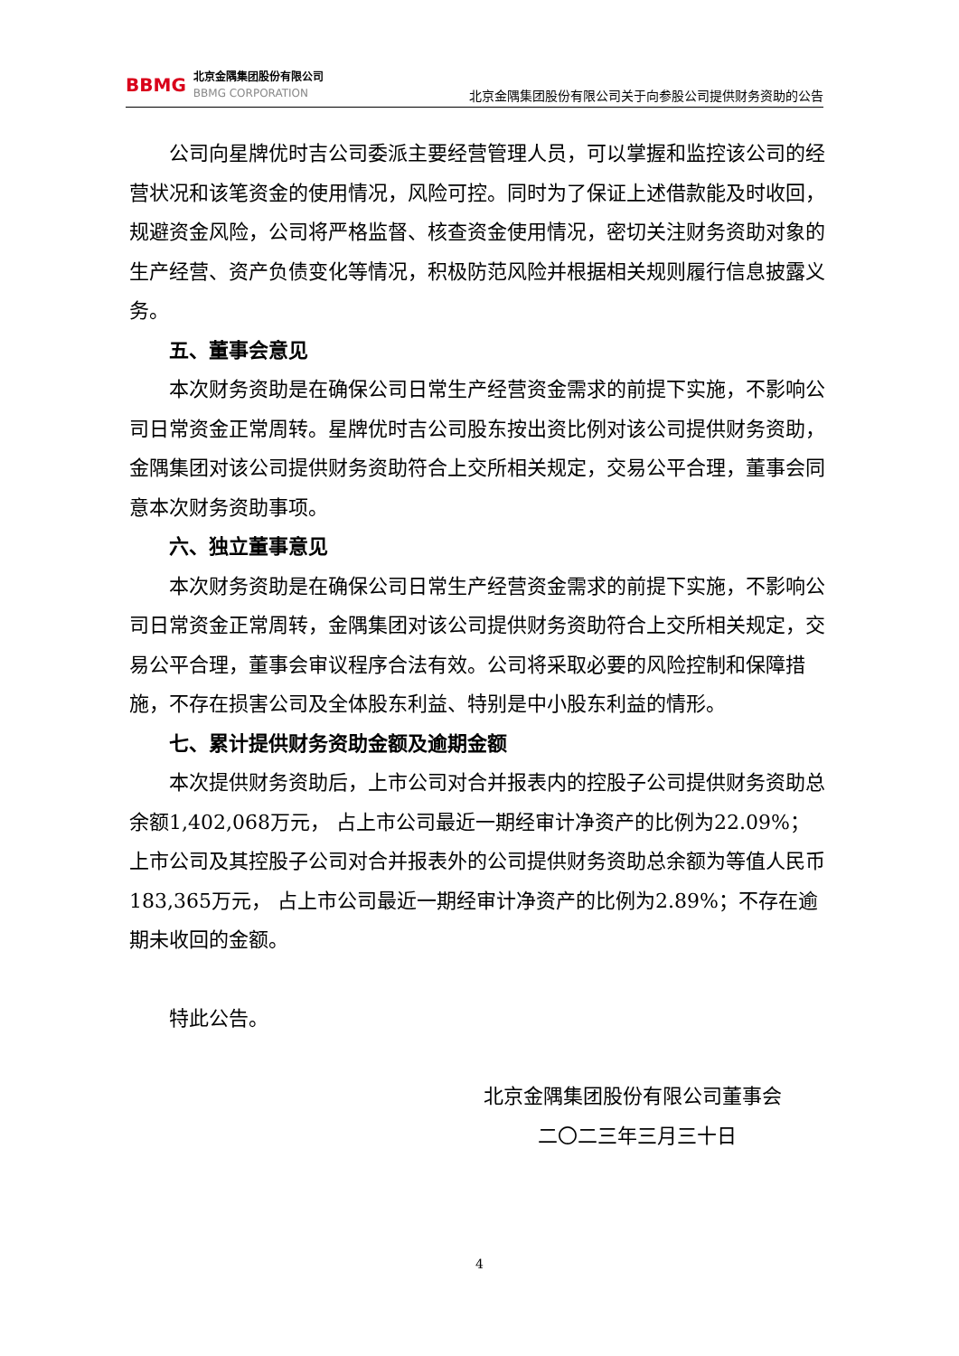BBMG
北京金隅集团股份有限公司
BBMG CORPORATION
北京金隅集团股份有限公司关于向参股公司提供财务资助的公告
公司向星牌优时吉公司委派主要经营管理人员，可以掌握和监控该公司的经营状况和该笔资金的使用情况，风险可控。同时为了保证上述借款能及时收回，规避资金风险，公司将严格监督、核查资金使用情况，密切关注财务资助对象的生产经营、资产负债变化等情况，积极防范风险并根据相关规则履行信息披露义务。
五、董事会意见
本次财务资助是在确保公司日常生产经营资金需求的前提下实施，不影响公司日常资金正常周转。星牌优时吉公司股东按出资比例对该公司提供财务资助，金隅集团对该公司提供财务资助符合上交所相关规定，交易公平合理，董事会同意本次财务资助事项。
六、独立董事意见
本次财务资助是在确保公司日常生产经营资金需求的前提下实施，不影响公司日常资金正常周转，金隅集团对该公司提供财务资助符合上交所相关规定，交易公平合理，董事会审议程序合法有效。公司将采取必要的风险控制和保障措施，不存在损害公司及全体股东利益、特别是中小股东利益的情形。
七、累计提供财务资助金额及逾期金额
本次提供财务资助后，上市公司对合并报表内的控股子公司提供财务资助总余额1,402,068万元， 占上市公司最近一期经审计净资产的比例为22.09%；上市公司及其控股子公司对合并报表外的公司提供财务资助总余额为等值人民币183,365万元， 占上市公司最近一期经审计净资产的比例为2.89%；不存在逾期未收回的金额。
特此公告。
北京金隅集团股份有限公司董事会
二〇二三年三月三十日
4